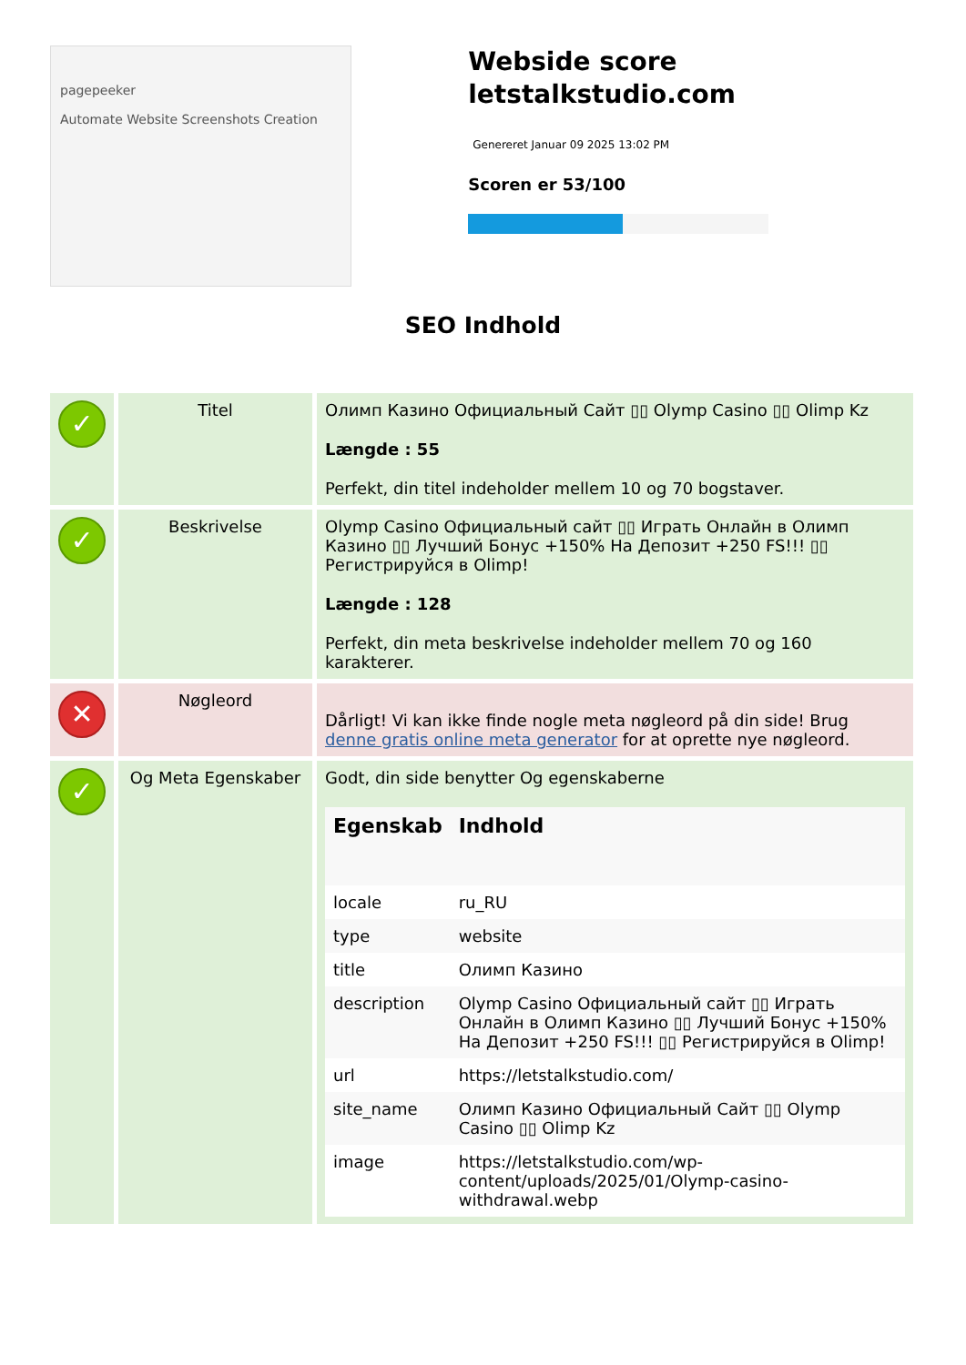pagepeeker
Automate Website Screenshots Creation
Webside score letstalkstudio.com
Genereret Januar 09 2025 13:02 PM
Scoren er 53/100
SEO Indhold
| ✓ | Titel | Олимп Казино Официальный Сайт ▯▯ Olymp Casino ▯▯ Olimp Kz Længde : 55 Perfekt, din titel indeholder mellem 10 og 70 bogstaver. |
| ✓ | Beskrivelse | Olymp Casino Официальный сайт ▯▯ Играть Онлайн в Олимп Казино ▯▯ Лучший Бонус +150% На Депозит +250 FS!!! ▯▯ Регистрируйся в Olimp! Længde : 128 Perfekt, din meta beskrivelse indeholder mellem 70 og 160 karakterer. |
| ✕ | Nøgleord | Dårligt! Vi kan ikke finde nogle meta nøgleord på din side! Brug denne gratis online meta generator for at oprette nye nøgleord. |
| ✓ | Og Meta Egenskaber | Godt, din side benytter Og egenskaberne / Egenskab / Indhold / / --- / --- / / locale / ru_RU / / type / website / / title / Олимп Казино / / description / Olymp Casino Официальный сайт ▯▯ Играть Онлайн в Олимп Казино ▯▯ Лучший Бонус +150% На Депозит +250 FS!!! ▯▯ Регистрируйся в Olimp! / / url / https://letstalkstudio.com/ / / site_name / Олимп Казино Официальный Сайт ▯▯ Olymp Casino ▯▯ Olimp Kz / / image / https://letstalkstudio.com/wp-content/uploads/2025/01/Olymp-casino-withdrawal.webp / |